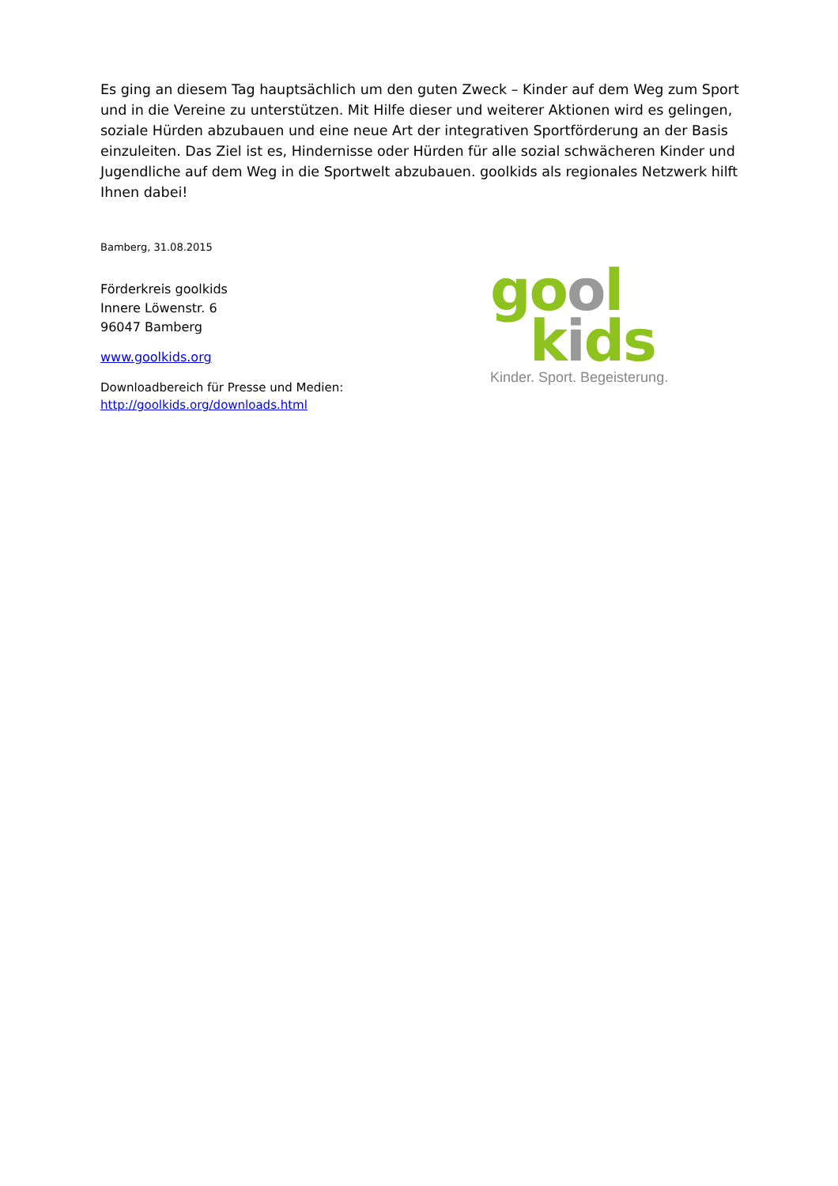Es ging an diesem Tag hauptsächlich um den guten Zweck – Kinder auf dem Weg zum Sport und in die Vereine zu unterstützen. Mit Hilfe dieser und weiterer Aktionen wird es gelingen, soziale Hürden abzubauen und eine neue Art der integrativen Sportförderung an der Basis einzuleiten. Das Ziel ist es, Hindernisse oder Hürden für alle sozial schwächeren Kinder und Jugendliche auf dem Weg in die Sportwelt abzubauen. goolkids als regionales Netzwerk hilft Ihnen dabei!
Bamberg, 31.08.2015
Förderkreis goolkids
Innere Löwenstr. 6
96047 Bamberg
www.goolkids.org
Downloadbereich für Presse und Medien:
http://goolkids.org/downloads.html
gool
kids
Kinder. Sport. Begeisterung.